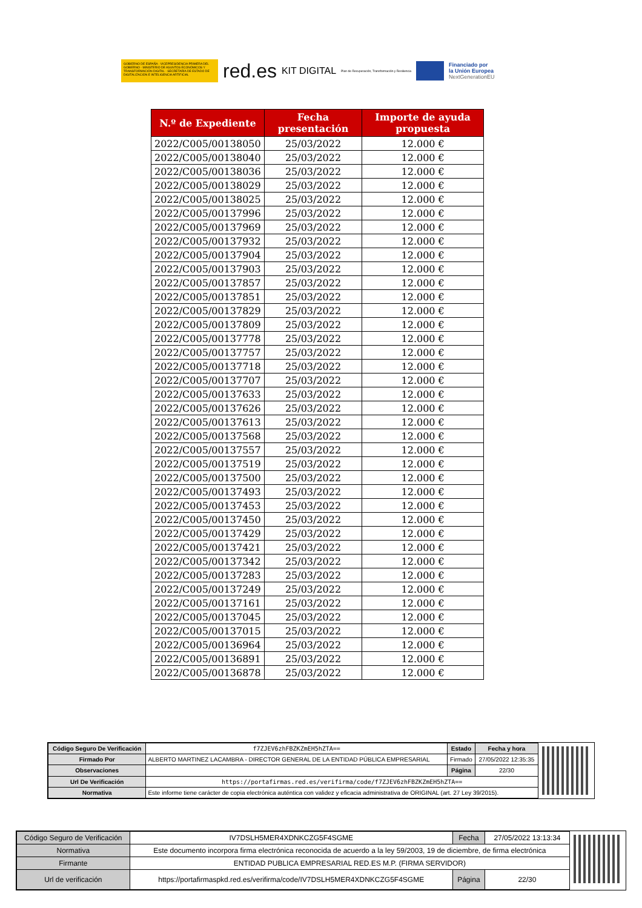GOBIERNO DE ESPAÑA · VICEPRESIDENCIA PRIMERA DEL GOBIERNO · MINISTERIO DE ASUNTOS ECONÓMICOS Y TRANSFORMACIÓN DIGITAL · SECRETARÍA DE ESTADO DE DIGITALIZACIÓN E INTELIGENCIA ARTIFICIAL
red.es KIT DIGITAL Plan de Recuperación, Transformación y Resiliencia
Financiado por
la Unión Europea
NextGenerationEU
| N.º de Expediente | Fecha presentación | Importe de ayuda propuesta |
| --- | --- | --- |
| 2022/C005/00138050 | 25/03/2022 | 12.000 € |
| 2022/C005/00138040 | 25/03/2022 | 12.000 € |
| 2022/C005/00138036 | 25/03/2022 | 12.000 € |
| 2022/C005/00138029 | 25/03/2022 | 12.000 € |
| 2022/C005/00138025 | 25/03/2022 | 12.000 € |
| 2022/C005/00137996 | 25/03/2022 | 12.000 € |
| 2022/C005/00137969 | 25/03/2022 | 12.000 € |
| 2022/C005/00137932 | 25/03/2022 | 12.000 € |
| 2022/C005/00137904 | 25/03/2022 | 12.000 € |
| 2022/C005/00137903 | 25/03/2022 | 12.000 € |
| 2022/C005/00137857 | 25/03/2022 | 12.000 € |
| 2022/C005/00137851 | 25/03/2022 | 12.000 € |
| 2022/C005/00137829 | 25/03/2022 | 12.000 € |
| 2022/C005/00137809 | 25/03/2022 | 12.000 € |
| 2022/C005/00137778 | 25/03/2022 | 12.000 € |
| 2022/C005/00137757 | 25/03/2022 | 12.000 € |
| 2022/C005/00137718 | 25/03/2022 | 12.000 € |
| 2022/C005/00137707 | 25/03/2022 | 12.000 € |
| 2022/C005/00137633 | 25/03/2022 | 12.000 € |
| 2022/C005/00137626 | 25/03/2022 | 12.000 € |
| 2022/C005/00137613 | 25/03/2022 | 12.000 € |
| 2022/C005/00137568 | 25/03/2022 | 12.000 € |
| 2022/C005/00137557 | 25/03/2022 | 12.000 € |
| 2022/C005/00137519 | 25/03/2022 | 12.000 € |
| 2022/C005/00137500 | 25/03/2022 | 12.000 € |
| 2022/C005/00137493 | 25/03/2022 | 12.000 € |
| 2022/C005/00137453 | 25/03/2022 | 12.000 € |
| 2022/C005/00137450 | 25/03/2022 | 12.000 € |
| 2022/C005/00137429 | 25/03/2022 | 12.000 € |
| 2022/C005/00137421 | 25/03/2022 | 12.000 € |
| 2022/C005/00137342 | 25/03/2022 | 12.000 € |
| 2022/C005/00137283 | 25/03/2022 | 12.000 € |
| 2022/C005/00137249 | 25/03/2022 | 12.000 € |
| 2022/C005/00137161 | 25/03/2022 | 12.000 € |
| 2022/C005/00137045 | 25/03/2022 | 12.000 € |
| 2022/C005/00137015 | 25/03/2022 | 12.000 € |
| 2022/C005/00136964 | 25/03/2022 | 12.000 € |
| 2022/C005/00136891 | 25/03/2022 | 12.000 € |
| 2022/C005/00136878 | 25/03/2022 | 12.000 € |
| Código Seguro De Verificación | f7ZJEV6zhFBZKZmEH5hZTA== | Estado | Fecha y hora |
| Firmado Por | ALBERTO MARTINEZ LACAMBRA - DIRECTOR GENERAL DE LA ENTIDAD PÚBLICA EMPRESARIAL | Firmado | 27/05/2022 12:35:35 |
| Observaciones | | Página | 22/30 |
| Url De Verificación | https://portafirmas.red.es/verifirma/code/f7ZJEV6zhFBZKZmEH5hZTA== | | |
| Normativa | Este informe tiene carácter de copia electrónica auténtica con validez y eficacia administrativa de ORIGINAL (art. 27 Ley 39/2015). | | |
| Código Seguro de Verificación | IV7DSLH5MER4XDNKCZG5F4SGME | Fecha | 27/05/2022 13:13:34 |
| Normativa | Este documento incorpora firma electrónica reconocida de acuerdo a la ley 59/2003, 19 de diciembre, de firma electrónica | | |
| Firmante | ENTIDAD PUBLICA EMPRESARIAL RED.ES M.P. (FIRMA SERVIDOR) | | |
| Url de verificación | https://portafirmaspkd.red.es/verifirma/code/IV7DSLH5MER4XDNKCZG5F4SGME | Página | 22/30 |